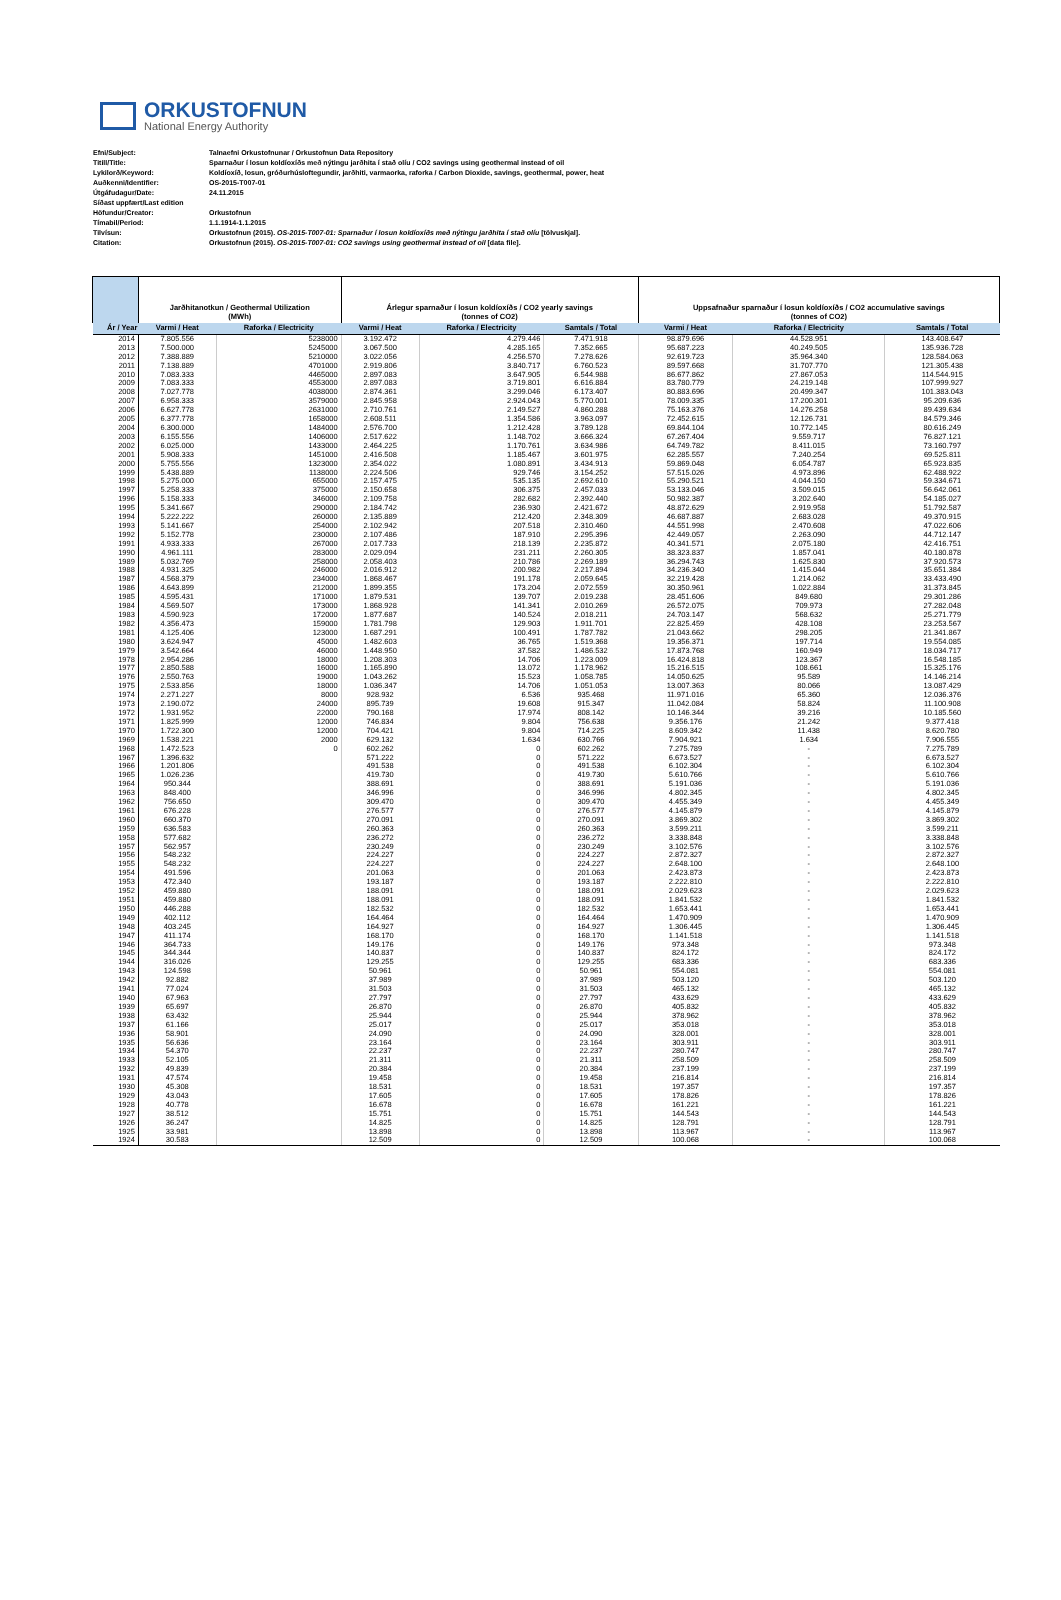ORKUSTOFNUN
National Energy Authority
Efni/Subject: Talnaefni Orkustofnunar / Orkustofnun Data Repository
Titill/Title: Sparnaður í losun koldíoxíðs með nýtingu jarðhita í stað olíu / CO2 savings using geothermal instead of oil
Lykilorð/Keyword: Koldíoxíð, losun, gróðurhúsloftegundir, jarðhiti, varmaorka, raforka / Carbon Dioxide, savings, geothermal, power, heat
Auðkenni/Identifier: OS-2015-T007-01
Útgáfudagur/Date: 24.11.2015
Síðast uppfært/Last edition
Höfundur/Creator: Orkustofnun
Tímabil/Period: 1.1.1914-1.1.2015
Tilvísun: Orkustofnun (2015). OS-2015-T007-01: Sparnaður í losun koldíoxíðs með nýtingu jarðhita í stað olíu [tölvuskjal].
Citation: Orkustofnun (2015). OS-2015-T007-01: CO2 savings using geothermal instead of oil [data file].
| | Jarðhitanotkun / Geothermal Utilization (MWh) | | Árlegur sparnaður í losun koldíoxíðs / CO2 yearly savings (tonnes of CO2) | | | Uppsafnaður sparnaður í losun koldíoxíðs / CO2 accumulative savings (tonnes of CO2) | | |
| --- | --- | --- | --- | --- | --- | --- | --- | --- |
| Ár / Year | Varmi / Heat | Raforka / Electricity | Varmi / Heat | Raforka / Electricity | Samtals / Total | Varmi / Heat | Raforka / Electricity | Samtals / Total |
| 2014 | 7.805.556 | 5238000 | 3.192.472 | 4.279.446 | 7.471.918 | 98.879.696 | 44.528.951 | 143.408.647 |
| 2013 | 7.500.000 | 5245000 | 3.067.500 | 4.285.165 | 7.352.665 | 95.687.223 | 40.249.505 | 135.936.728 |
| 2012 | 7.388.889 | 5210000 | 3.022.056 | 4.256.570 | 7.278.626 | 92.619.723 | 35.964.340 | 128.584.063 |
| 2011 | 7.138.889 | 4701000 | 2.919.806 | 3.840.717 | 6.760.523 | 89.597.668 | 31.707.770 | 121.305.438 |
| 2010 | 7.083.333 | 4465000 | 2.897.083 | 3.647.905 | 6.544.988 | 86.677.862 | 27.867.053 | 114.544.915 |
| 2009 | 7.083.333 | 4553000 | 2.897.083 | 3.719.801 | 6.616.884 | 83.780.779 | 24.219.148 | 107.999.927 |
| 2008 | 7.027.778 | 4038000 | 2.874.361 | 3.299.046 | 6.173.407 | 80.883.696 | 20.499.347 | 101.383.043 |
| 2007 | 6.958.333 | 3579000 | 2.845.958 | 2.924.043 | 5.770.001 | 78.009.335 | 17.200.301 | 95.209.636 |
| 2006 | 6.627.778 | 2631000 | 2.710.761 | 2.149.527 | 4.860.288 | 75.163.376 | 14.276.258 | 89.439.634 |
| 2005 | 6.377.778 | 1658000 | 2.608.511 | 1.354.586 | 3.963.097 | 72.452.615 | 12.126.731 | 84.579.346 |
| 2004 | 6.300.000 | 1484000 | 2.576.700 | 1.212.428 | 3.789.128 | 69.844.104 | 10.772.145 | 80.616.249 |
| 2003 | 6.155.556 | 1406000 | 2.517.622 | 1.148.702 | 3.666.324 | 67.267.404 | 9.559.717 | 76.827.121 |
| 2002 | 6.025.000 | 1433000 | 2.464.225 | 1.170.761 | 3.634.986 | 64.749.782 | 8.411.015 | 73.160.797 |
| 2001 | 5.908.333 | 1451000 | 2.416.508 | 1.185.467 | 3.601.975 | 62.285.557 | 7.240.254 | 69.525.811 |
| 2000 | 5.755.556 | 1323000 | 2.354.022 | 1.080.891 | 3.434.913 | 59.869.048 | 6.054.787 | 65.923.835 |
| 1999 | 5.438.889 | 1138000 | 2.224.506 | 929.746 | 3.154.252 | 57.515.026 | 4.973.896 | 62.488.922 |
| 1998 | 5.275.000 | 655000 | 2.157.475 | 535.135 | 2.692.610 | 55.290.521 | 4.044.150 | 59.334.671 |
| 1997 | 5.258.333 | 375000 | 2.150.658 | 306.375 | 2.457.033 | 53.133.046 | 3.509.015 | 56.642.061 |
| 1996 | 5.158.333 | 346000 | 2.109.758 | 282.682 | 2.392.440 | 50.982.387 | 3.202.640 | 54.185.027 |
| 1995 | 5.341.667 | 290000 | 2.184.742 | 236.930 | 2.421.672 | 48.872.629 | 2.919.958 | 51.792.587 |
| 1994 | 5.222.222 | 260000 | 2.135.889 | 212.420 | 2.348.309 | 46.687.887 | 2.683.028 | 49.370.915 |
| 1993 | 5.141.667 | 254000 | 2.102.942 | 207.518 | 2.310.460 | 44.551.998 | 2.470.608 | 47.022.606 |
| 1992 | 5.152.778 | 230000 | 2.107.486 | 187.910 | 2.295.396 | 42.449.057 | 2.263.090 | 44.712.147 |
| 1991 | 4.933.333 | 267000 | 2.017.733 | 218.139 | 2.235.872 | 40.341.571 | 2.075.180 | 42.416.751 |
| 1990 | 4.961.111 | 283000 | 2.029.094 | 231.211 | 2.260.305 | 38.323.837 | 1.857.041 | 40.180.878 |
| 1989 | 5.032.769 | 258000 | 2.058.403 | 210.786 | 2.269.189 | 36.294.743 | 1.625.830 | 37.920.573 |
| 1988 | 4.931.325 | 246000 | 2.016.912 | 200.982 | 2.217.894 | 34.236.340 | 1.415.044 | 35.651.384 |
| 1987 | 4.568.379 | 234000 | 1.868.467 | 191.178 | 2.059.645 | 32.219.428 | 1.214.062 | 33.433.490 |
| 1986 | 4.643.899 | 212000 | 1.899.355 | 173.204 | 2.072.559 | 30.350.961 | 1.022.884 | 31.373.845 |
| 1985 | 4.595.431 | 171000 | 1.879.531 | 139.707 | 2.019.238 | 28.451.606 | 849.680 | 29.301.286 |
| 1984 | 4.569.507 | 173000 | 1.868.928 | 141.341 | 2.010.269 | 26.572.075 | 709.973 | 27.282.048 |
| 1983 | 4.590.923 | 172000 | 1.877.687 | 140.524 | 2.018.211 | 24.703.147 | 568.632 | 25.271.779 |
| 1982 | 4.356.473 | 159000 | 1.781.798 | 129.903 | 1.911.701 | 22.825.459 | 428.108 | 23.253.567 |
| 1981 | 4.125.406 | 123000 | 1.687.291 | 100.491 | 1.787.782 | 21.043.662 | 298.205 | 21.341.867 |
| 1980 | 3.624.947 | 45000 | 1.482.603 | 36.765 | 1.519.368 | 19.356.371 | 197.714 | 19.554.085 |
| 1979 | 3.542.664 | 46000 | 1.448.950 | 37.582 | 1.486.532 | 17.873.768 | 160.949 | 18.034.717 |
| 1978 | 2.954.286 | 18000 | 1.208.303 | 14.706 | 1.223.009 | 16.424.818 | 123.367 | 16.548.185 |
| 1977 | 2.850.588 | 16000 | 1.165.890 | 13.072 | 1.178.962 | 15.216.515 | 108.661 | 15.325.176 |
| 1976 | 2.550.763 | 19000 | 1.043.262 | 15.523 | 1.058.785 | 14.050.625 | 95.589 | 14.146.214 |
| 1975 | 2.533.856 | 18000 | 1.036.347 | 14.706 | 1.051.053 | 13.007.363 | 80.066 | 13.087.429 |
| 1974 | 2.271.227 | 8000 | 928.932 | 6.536 | 935.468 | 11.971.016 | 65.360 | 12.036.376 |
| 1973 | 2.190.072 | 24000 | 895.739 | 19.608 | 915.347 | 11.042.084 | 58.824 | 11.100.908 |
| 1972 | 1.931.952 | 22000 | 790.168 | 17.974 | 808.142 | 10.146.344 | 39.216 | 10.185.560 |
| 1971 | 1.825.999 | 12000 | 746.834 | 9.804 | 756.638 | 9.356.176 | 21.242 | 9.377.418 |
| 1970 | 1.722.300 | 12000 | 704.421 | 9.804 | 714.225 | 8.609.342 | 11.438 | 8.620.780 |
| 1969 | 1.538.221 | 2000 | 629.132 | 1.634 | 630.766 | 7.904.921 | 1.634 | 7.906.555 |
| 1968 | 1.472.523 | 0 | 602.262 | 0 | 602.262 | 7.275.789 | - | 7.275.789 |
| 1967 | 1.396.632 | | 571.222 | 0 | 571.222 | 6.673.527 | - | 6.673.527 |
| 1966 | 1.201.806 | | 491.538 | 0 | 491.538 | 6.102.304 | - | 6.102.304 |
| 1965 | 1.026.236 | | 419.730 | 0 | 419.730 | 5.610.766 | - | 5.610.766 |
| 1964 | 950.344 | | 388.691 | 0 | 388.691 | 5.191.036 | - | 5.191.036 |
| 1963 | 848.400 | | 346.996 | 0 | 346.996 | 4.802.345 | - | 4.802.345 |
| 1962 | 756.650 | | 309.470 | 0 | 309.470 | 4.455.349 | - | 4.455.349 |
| 1961 | 676.228 | | 276.577 | 0 | 276.577 | 4.145.879 | - | 4.145.879 |
| 1960 | 660.370 | | 270.091 | 0 | 270.091 | 3.869.302 | - | 3.869.302 |
| 1959 | 636.583 | | 260.363 | 0 | 260.363 | 3.599.211 | - | 3.599.211 |
| 1958 | 577.682 | | 236.272 | 0 | 236.272 | 3.338.848 | - | 3.338.848 |
| 1957 | 562.957 | | 230.249 | 0 | 230.249 | 3.102.576 | - | 3.102.576 |
| 1956 | 548.232 | | 224.227 | 0 | 224.227 | 2.872.327 | - | 2.872.327 |
| 1955 | 548.232 | | 224.227 | 0 | 224.227 | 2.648.100 | - | 2.648.100 |
| 1954 | 491.596 | | 201.063 | 0 | 201.063 | 2.423.873 | - | 2.423.873 |
| 1953 | 472.340 | | 193.187 | 0 | 193.187 | 2.222.810 | - | 2.222.810 |
| 1952 | 459.880 | | 188.091 | 0 | 188.091 | 2.029.623 | - | 2.029.623 |
| 1951 | 459.880 | | 188.091 | 0 | 188.091 | 1.841.532 | - | 1.841.532 |
| 1950 | 446.288 | | 182.532 | 0 | 182.532 | 1.653.441 | - | 1.653.441 |
| 1949 | 402.112 | | 164.464 | 0 | 164.464 | 1.470.909 | - | 1.470.909 |
| 1948 | 403.245 | | 164.927 | 0 | 164.927 | 1.306.445 | - | 1.306.445 |
| 1947 | 411.174 | | 168.170 | 0 | 168.170 | 1.141.518 | - | 1.141.518 |
| 1946 | 364.733 | | 149.176 | 0 | 149.176 | 973.348 | - | 973.348 |
| 1945 | 344.344 | | 140.837 | 0 | 140.837 | 824.172 | - | 824.172 |
| 1944 | 316.026 | | 129.255 | 0 | 129.255 | 683.336 | - | 683.336 |
| 1943 | 124.598 | | 50.961 | 0 | 50.961 | 554.081 | - | 554.081 |
| 1942 | 92.882 | | 37.989 | 0 | 37.989 | 503.120 | - | 503.120 |
| 1941 | 77.024 | | 31.503 | 0 | 31.503 | 465.132 | - | 465.132 |
| 1940 | 67.963 | | 27.797 | 0 | 27.797 | 433.629 | - | 433.629 |
| 1939 | 65.697 | | 26.870 | 0 | 26.870 | 405.832 | - | 405.832 |
| 1938 | 63.432 | | 25.944 | 0 | 25.944 | 378.962 | - | 378.962 |
| 1937 | 61.166 | | 25.017 | 0 | 25.017 | 353.018 | - | 353.018 |
| 1936 | 58.901 | | 24.090 | 0 | 24.090 | 328.001 | - | 328.001 |
| 1935 | 56.636 | | 23.164 | 0 | 23.164 | 303.911 | - | 303.911 |
| 1934 | 54.370 | | 22.237 | 0 | 22.237 | 280.747 | - | 280.747 |
| 1933 | 52.105 | | 21.311 | 0 | 21.311 | 258.509 | - | 258.509 |
| 1932 | 49.839 | | 20.384 | 0 | 20.384 | 237.199 | - | 237.199 |
| 1931 | 47.574 | | 19.458 | 0 | 19.458 | 216.814 | - | 216.814 |
| 1930 | 45.308 | | 18.531 | 0 | 18.531 | 197.357 | - | 197.357 |
| 1929 | 43.043 | | 17.605 | 0 | 17.605 | 178.826 | - | 178.826 |
| 1928 | 40.778 | | 16.678 | 0 | 16.678 | 161.221 | - | 161.221 |
| 1927 | 38.512 | | 15.751 | 0 | 15.751 | 144.543 | - | 144.543 |
| 1926 | 36.247 | | 14.825 | 0 | 14.825 | 128.791 | - | 128.791 |
| 1925 | 33.981 | | 13.898 | 0 | 13.898 | 113.967 | - | 113.967 |
| 1924 | 30.583 | | 12.509 | 0 | 12.509 | 100.068 | - | 100.068 |